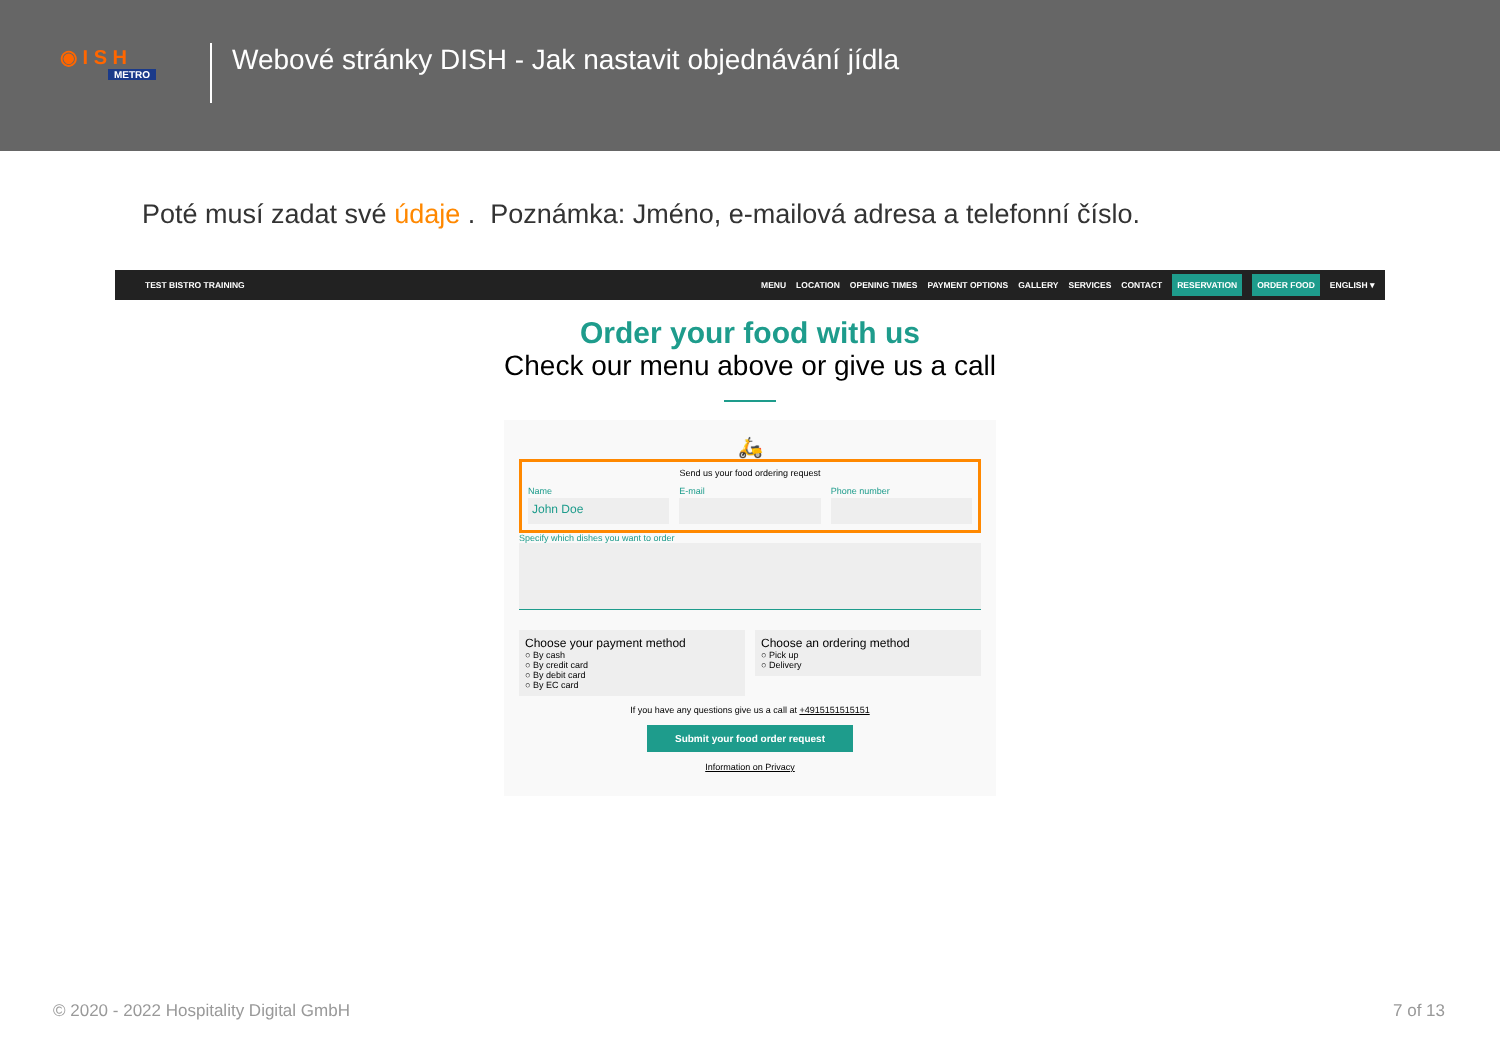◉ I S H
METRO
Webové stránky DISH - Jak nastavit objednávání jídla
Poté musí zadat své údaje . Poznámka: Jméno, e-mailová adresa a telefonní číslo.
TEST BISTRO TRAINING MENU LOCATION OPENING TIMES PAYMENT OPTIONS GALLERY SERVICES CONTACT RESERVATION ORDER FOOD ENGLISH ▾
Order your food with us
Check our menu above or give us a call
🛵
Send us your food ordering request
Name
John Doe
E-mail Phone number
Specify which dishes you want to order
Choose your payment method
○ By cash
○ By credit card
○ By debit card
○ By EC card
Choose an ordering method
○ Pick up
○ Delivery
If you have any questions give us a call at +4915151515151
Submit your food order request
Information on Privacy
© 2020 - 2022 Hospitality Digital GmbH 7 of 13